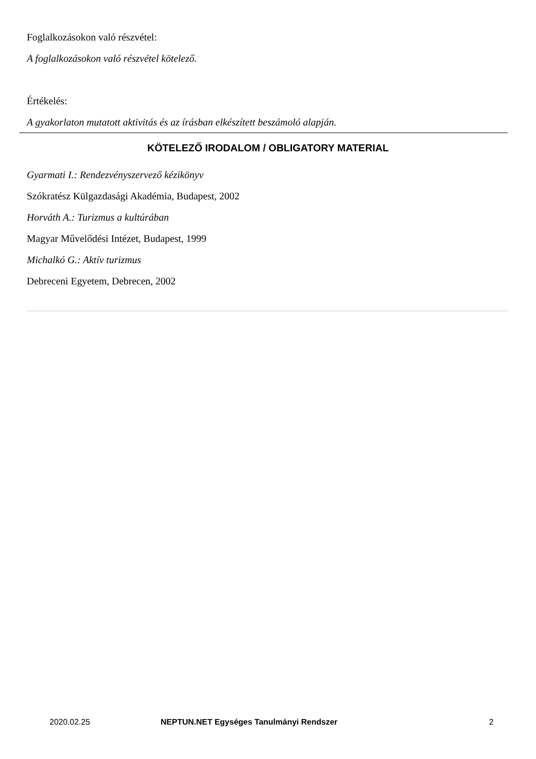Foglalkozásokon való részvétel:
A foglalkozásokon való részvétel kötelező.
Értékelés:
A gyakorlaton mutatott aktivitás és az írásban elkészített beszámoló alapján.
KÖTELEZŐ IRODALOM / OBLIGATORY MATERIAL
Gyarmati I.: Rendezvényszervező kézikönyv
Szókratész Külgazdasági Akadémia, Budapest, 2002
Horváth A.: Turizmus a kultúrában
Magyar Művelődési Intézet, Budapest, 1999
Michalkó G.: Aktív turizmus
Debreceni Egyetem, Debrecen, 2002
2020.02.25 NEPTUN.NET Egységes Tanulmányi Rendszer 2